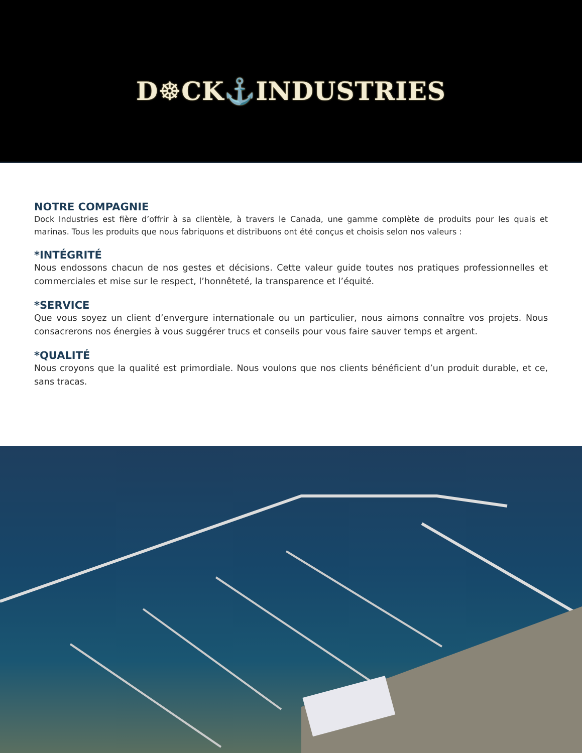D☸CK⚓INDUSTRIES
NOTRE COMPAGNIE
Dock Industries est fière d’offrir à sa clientèle, à travers le Canada, une gamme complète de produits pour les quais et marinas. Tous les produits que nous fabriquons et distribuons ont été conçus et choisis selon nos valeurs :
*INTÉGRITÉ
Nous endossons chacun de nos gestes et décisions. Cette valeur guide toutes nos pratiques professionnelles et commerciales et mise sur le respect, l’honnêteté, la transparence et l’équité.
*SERVICE
Que vous soyez un client d’envergure internationale ou un particulier, nous aimons connaître vos projets. Nous consacrerons nos énergies à vous suggérer trucs et conseils pour vous faire sauver temps et argent.
*QUALITÉ
Nous croyons que la qualité est primordiale. Nous voulons que nos clients bénéficient d’un produit durable, et ce, sans tracas.